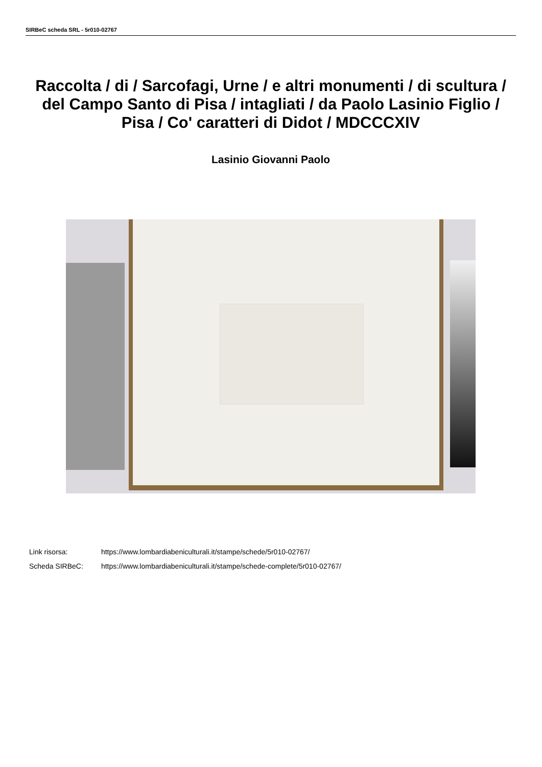SIRBeC scheda SRL - 5r010-02767
Raccolta / di / Sarcofagi, Urne / e altri monumenti / di scultura / del Campo Santo di Pisa / intagliati / da Paolo Lasinio Figlio / Pisa / Co' caratteri di Didot / MDCCCXIV
Lasinio Giovanni Paolo
Link risorsa: https://www.lombardiabeniculturali.it/stampe/schede/5r010-02767/
Scheda SIRBeC: https://www.lombardiabeniculturali.it/stampe/schede-complete/5r010-02767/